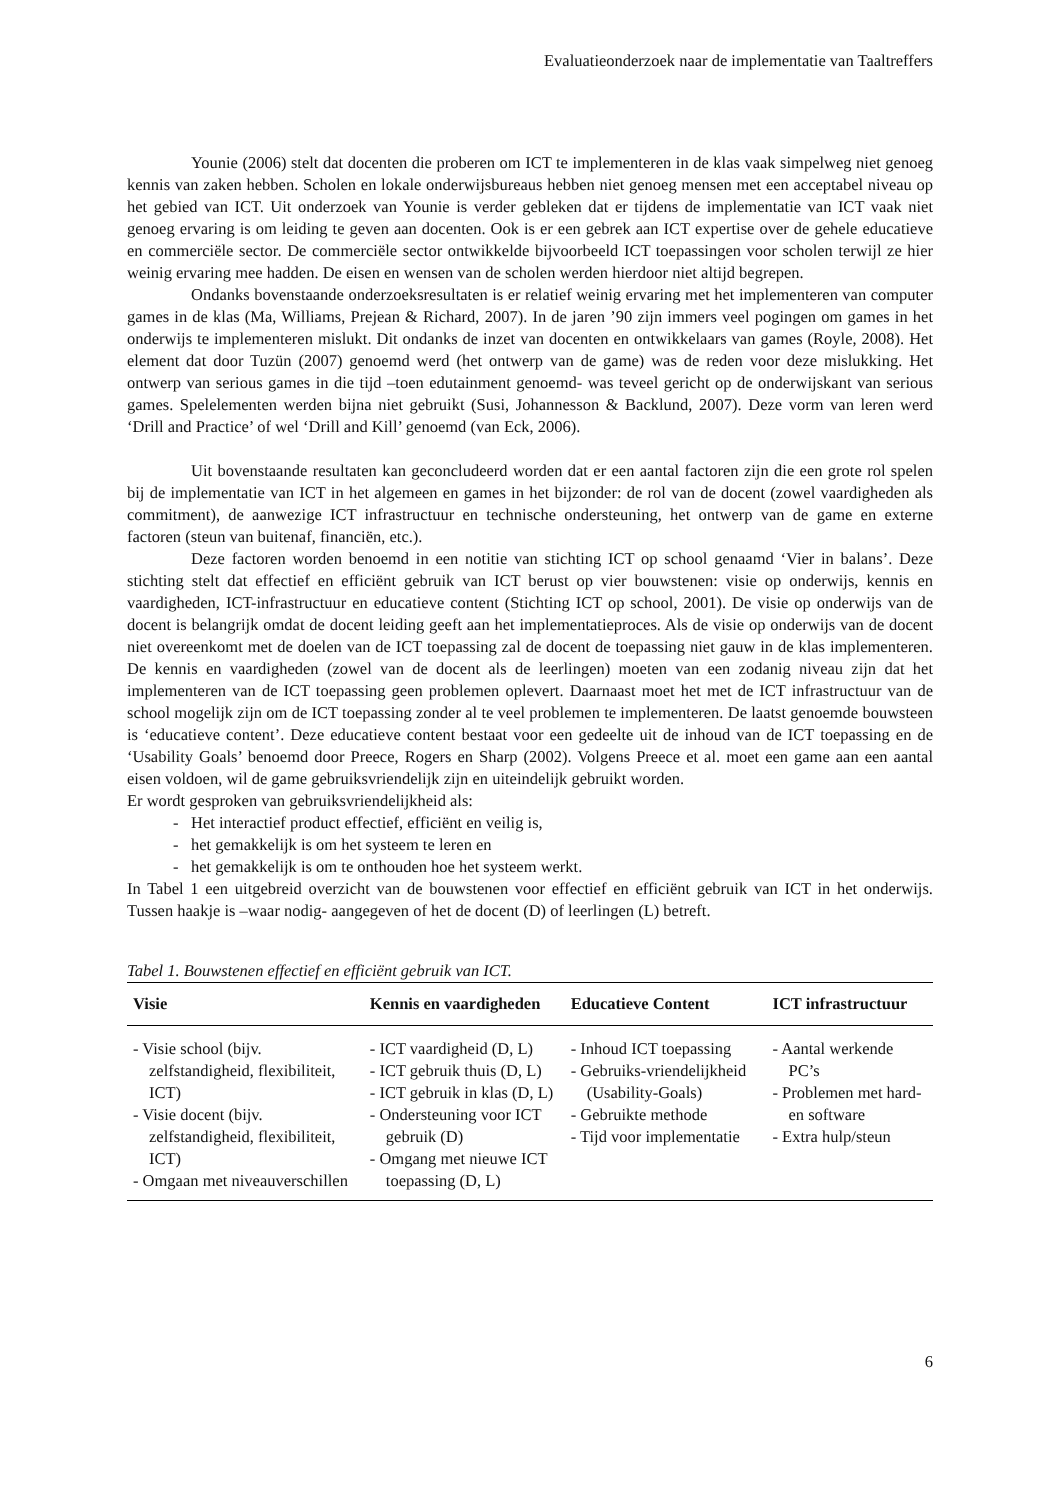Evaluatieonderzoek naar de implementatie van Taaltreffers
Younie (2006) stelt dat docenten die proberen om ICT te implementeren in de klas vaak simpelweg niet genoeg kennis van zaken hebben. Scholen en lokale onderwijsbureaus hebben niet genoeg mensen met een acceptabel niveau op het gebied van ICT. Uit onderzoek van Younie is verder gebleken dat er tijdens de implementatie van ICT vaak niet genoeg ervaring is om leiding te geven aan docenten. Ook is er een gebrek aan ICT expertise over de gehele educatieve en commerciële sector. De commerciële sector ontwikkelde bijvoorbeeld ICT toepassingen voor scholen terwijl ze hier weinig ervaring mee hadden. De eisen en wensen van de scholen werden hierdoor niet altijd begrepen.
Ondanks bovenstaande onderzoeksresultaten is er relatief weinig ervaring met het implementeren van computer games in de klas (Ma, Williams, Prejean & Richard, 2007). In de jaren ’90 zijn immers veel pogingen om games in het onderwijs te implementeren mislukt. Dit ondanks de inzet van docenten en ontwikkelaars van games (Royle, 2008). Het element dat door Tuzün (2007) genoemd werd (het ontwerp van de game) was de reden voor deze mislukking. Het ontwerp van serious games in die tijd –toen edutainment genoemd- was teveel gericht op de onderwijskant van serious games. Spelelementen werden bijna niet gebruikt (Susi, Johannesson & Backlund, 2007). Deze vorm van leren werd ‘Drill and Practice’ of wel ‘Drill and Kill’ genoemd (van Eck, 2006).
Uit bovenstaande resultaten kan geconcludeerd worden dat er een aantal factoren zijn die een grote rol spelen bij de implementatie van ICT in het algemeen en games in het bijzonder: de rol van de docent (zowel vaardigheden als commitment), de aanwezige ICT infrastructuur en technische ondersteuning, het ontwerp van de game en externe factoren (steun van buitenaf, financiën, etc.).
Deze factoren worden benoemd in een notitie van stichting ICT op school genaamd ‘Vier in balans’. Deze stichting stelt dat effectief en efficiënt gebruik van ICT berust op vier bouwstenen: visie op onderwijs, kennis en vaardigheden, ICT-infrastructuur en educatieve content (Stichting ICT op school, 2001). De visie op onderwijs van de docent is belangrijk omdat de docent leiding geeft aan het implementatieproces. Als de visie op onderwijs van de docent niet overeenkomt met de doelen van de ICT toepassing zal de docent de toepassing niet gauw in de klas implementeren. De kennis en vaardigheden (zowel van de docent als de leerlingen) moeten van een zodanig niveau zijn dat het implementeren van de ICT toepassing geen problemen oplevert. Daarnaast moet het met de ICT infrastructuur van de school mogelijk zijn om de ICT toepassing zonder al te veel problemen te implementeren. De laatst genoemde bouwsteen is ‘educatieve content’. Deze educatieve content bestaat voor een gedeelte uit de inhoud van de ICT toepassing en de ‘Usability Goals’ benoemd door Preece, Rogers en Sharp (2002). Volgens Preece et al. moet een game aan een aantal eisen voldoen, wil de game gebruiksvriendelijk zijn en uiteindelijk gebruikt worden.
Er wordt gesproken van gebruiksvriendelijkheid als:
- Het interactief product effectief, efficiënt en veilig is,
- het gemakkelijk is om het systeem te leren en
- het gemakkelijk is om te onthouden hoe het systeem werkt.
In Tabel 1 een uitgebreid overzicht van de bouwstenen voor effectief en efficiënt gebruik van ICT in het onderwijs. Tussen haakje is –waar nodig- aangegeven of het de docent (D) of leerlingen (L) betreft.
Tabel 1. Bouwstenen effectief en efficiënt gebruik van ICT.
| Visie | Kennis en vaardigheden | Educatieve Content | ICT infrastructuur |
| --- | --- | --- | --- |
| - Visie school (bijv. zelfstandigheid, flexibiliteit, ICT) - Visie docent (bijv. zelfstandigheid, flexibiliteit, ICT) - Omgaan met niveauverschillen | - ICT vaardigheid (D, L) - ICT gebruik thuis (D, L) - ICT gebruik in klas (D, L) - Ondersteuning voor ICT gebruik (D) - Omgang met nieuwe ICT toepassing (D, L) | - Inhoud ICT toepassing - Gebruiks-vriendelijkheid (Usability-Goals) - Gebruikte methode - Tijd voor implementatie | - Aantal werkende PC’s - Problemen met hard- en software - Extra hulp/steun |
6